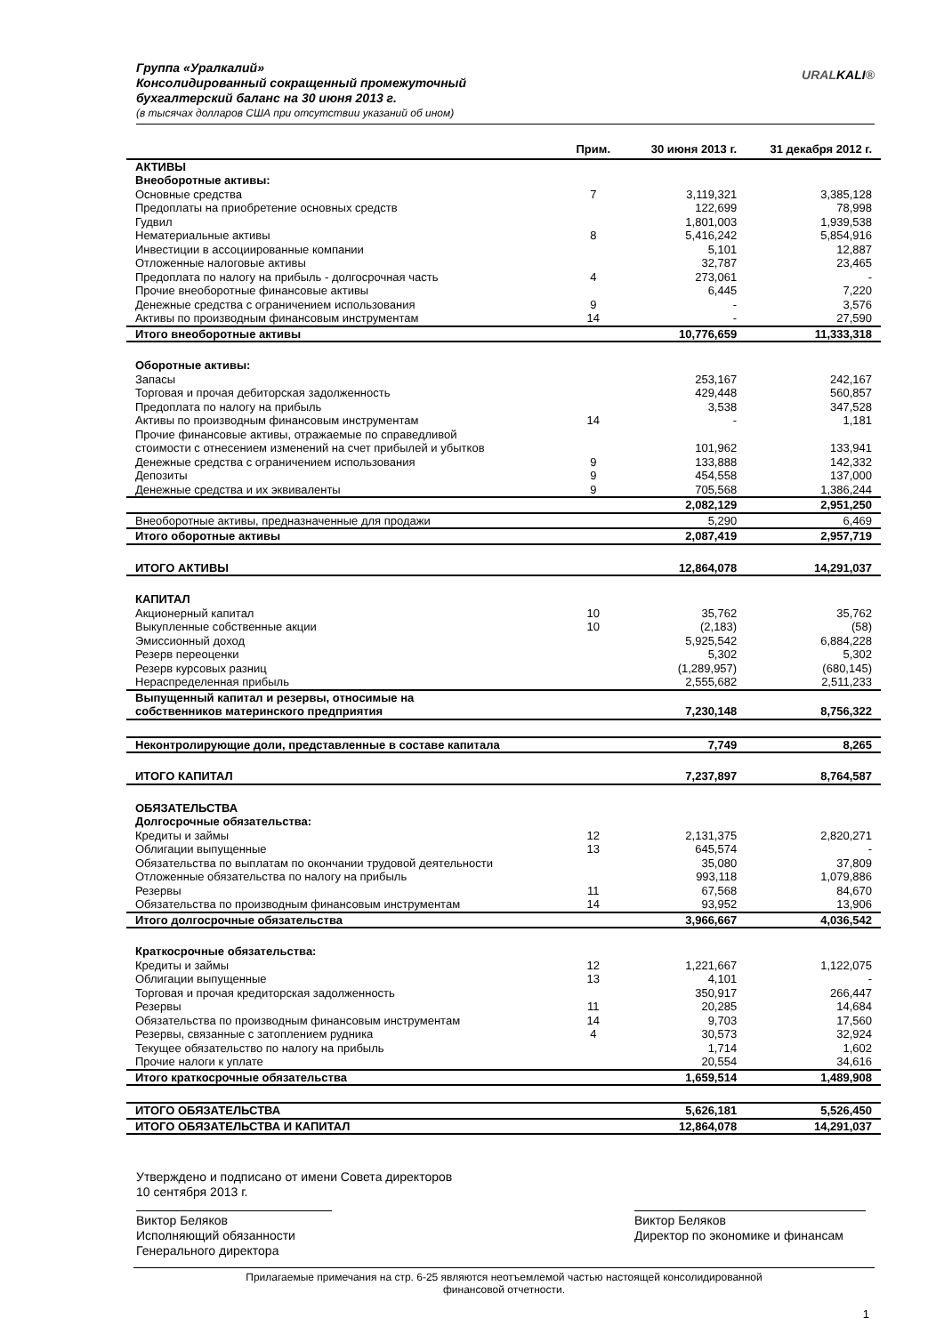Группа «Уралкалий»
Консолидированный сокращенный промежуточный
бухгалтерский баланс на 30 июня 2013 г.
(в тысячах долларов США при отсутствии указаний об ином)
URALKALI®
| | Прим. | 30 июня 2013 г. | 31 декабря 2012 г. |
| --- | --- | --- | --- |
| АКТИВЫ | | | |
| Внеоборотные активы: | | | |
| Основные средства | 7 | 3,119,321 | 3,385,128 |
| Предоплаты на приобретение основных средств | | 122,699 | 78,998 |
| Гудвил | | 1,801,003 | 1,939,538 |
| Нематериальные активы | 8 | 5,416,242 | 5,854,916 |
| Инвестиции в ассоциированные компании | | 5,101 | 12,887 |
| Отложенные налоговые активы | | 32,787 | 23,465 |
| Предоплата по налогу на прибыль - долгосрочная часть | 4 | 273,061 | - |
| Прочие внеоборотные финансовые активы | | 6,445 | 7,220 |
| Денежные средства с ограничением использования | 9 | - | 3,576 |
| Активы по производным финансовым инструментам | 14 | - | 27,590 |
| Итого внеоборотные активы | | 10,776,659 | 11,333,318 |
| Оборотные активы: | | | |
| Запасы | | 253,167 | 242,167 |
| Торговая и прочая дебиторская задолженность | | 429,448 | 560,857 |
| Предоплата по налогу на прибыль | | 3,538 | 347,528 |
| Активы по производным финансовым инструментам | 14 | - | 1,181 |
| Прочие финансовые активы, отражаемые по справедливой стоимости с отнесением изменений на счет прибылей и убытков | | 101,962 | 133,941 |
| Денежные средства с ограничением использования | 9 | 133,888 | 142,332 |
| Депозиты | 9 | 454,558 | 137,000 |
| Денежные средства и их эквиваленты | 9 | 705,568 | 1,386,244 |
| | | 2,082,129 | 2,951,250 |
| Внеоборотные активы, предназначенные для продажи | | 5,290 | 6,469 |
| Итого оборотные активы | | 2,087,419 | 2,957,719 |
| ИТОГО АКТИВЫ | | 12,864,078 | 14,291,037 |
| КАПИТАЛ | | | |
| Акционерный капитал | 10 | 35,762 | 35,762 |
| Выкупленные собственные акции | 10 | (2,183) | (58) |
| Эмиссионный доход | | 5,925,542 | 6,884,228 |
| Резерв переоценки | | 5,302 | 5,302 |
| Резерв курсовых разниц | | (1,289,957) | (680,145) |
| Нераспределенная прибыль | | 2,555,682 | 2,511,233 |
| Выпущенный капитал и резервы, относимые на собственников материнского предприятия | | 7,230,148 | 8,756,322 |
| Неконтролирующие доли, представленные в составе капитала | | 7,749 | 8,265 |
| ИТОГО КАПИТАЛ | | 7,237,897 | 8,764,587 |
| ОБЯЗАТЕЛЬСТВА | | | |
| Долгосрочные обязательства: | | | |
| Кредиты и займы | 12 | 2,131,375 | 2,820,271 |
| Облигации выпущенные | 13 | 645,574 | - |
| Обязательства по выплатам по окончании трудовой деятельности | | 35,080 | 37,809 |
| Отложенные обязательства по налогу на прибыль | | 993,118 | 1,079,886 |
| Резервы | 11 | 67,568 | 84,670 |
| Обязательства по производным финансовым инструментам | 14 | 93,952 | 13,906 |
| Итого долгосрочные обязательства | | 3,966,667 | 4,036,542 |
| Краткосрочные обязательства: | | | |
| Кредиты и займы | 12 | 1,221,667 | 1,122,075 |
| Облигации выпущенные | 13 | 4,101 | - |
| Торговая и прочая кредиторская задолженность | | 350,917 | 266,447 |
| Резервы | 11 | 20,285 | 14,684 |
| Обязательства по производным финансовым инструментам | 14 | 9,703 | 17,560 |
| Резервы, связанные с затоплением рудника | 4 | 30,573 | 32,924 |
| Текущее обязательство по налогу на прибыль | | 1,714 | 1,602 |
| Прочие налоги к уплате | | 20,554 | 34,616 |
| Итого краткосрочные обязательства | | 1,659,514 | 1,489,908 |
| ИТОГО ОБЯЗАТЕЛЬСТВА | | 5,626,181 | 5,526,450 |
| ИТОГО ОБЯЗАТЕЛЬСТВА И КАПИТАЛ | | 12,864,078 | 14,291,037 |
Утверждено и подписано от имени Совета директоров
10 сентября 2013 г.
Виктор Беляков
Исполняющий обязанности
Генерального директора
Виктор Беляков
Директор по экономике и финансам
Прилагаемые примечания на стр. 6-25 являются неотъемлемой частью настоящей консолидированной
финансовой отчетности.
1